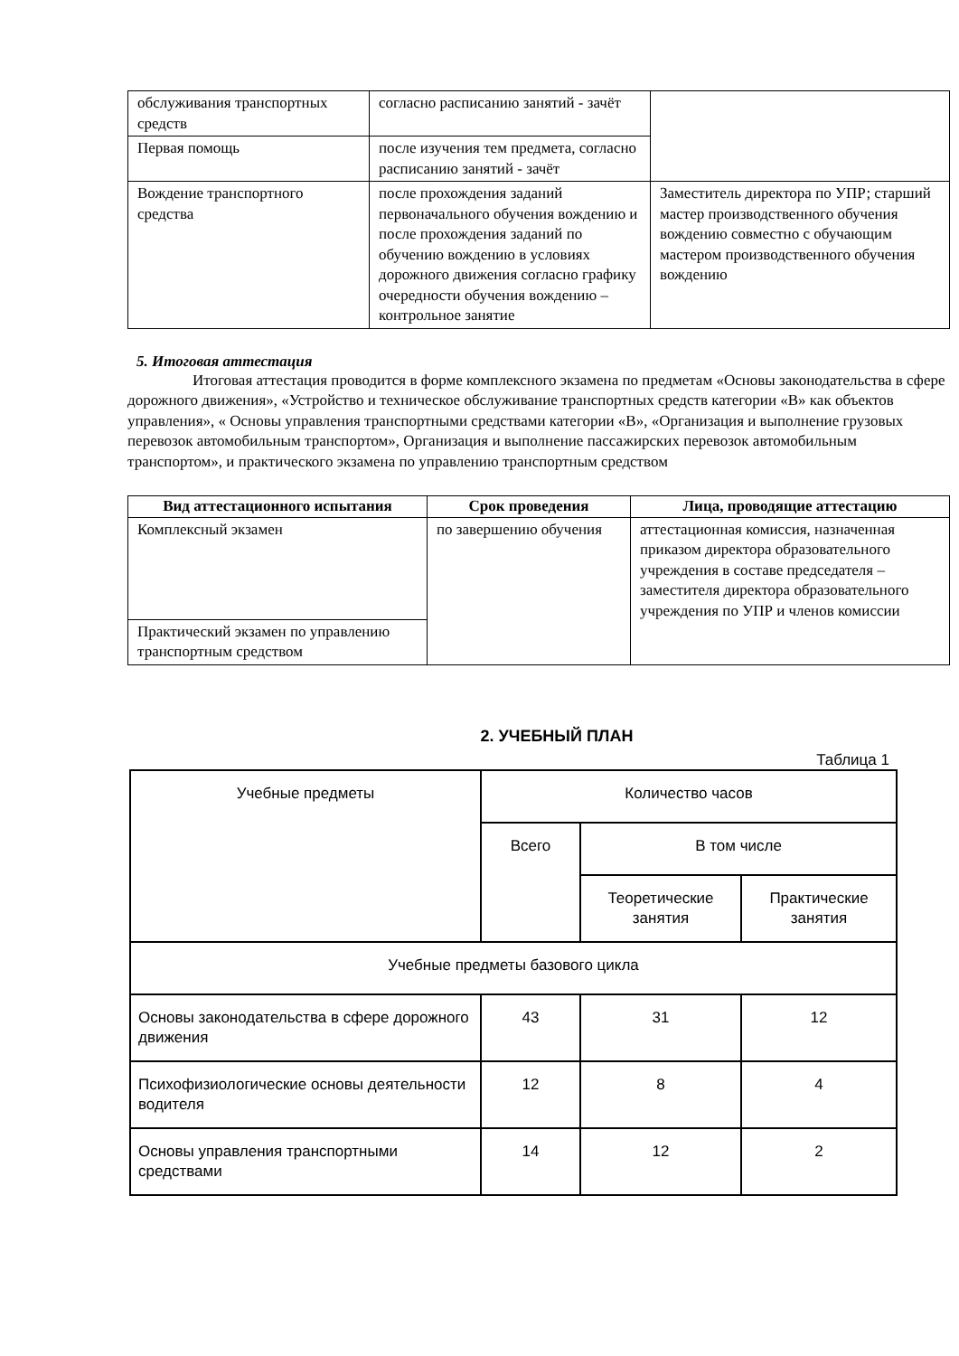| обслуживания транспортных средств | согласно расписанию занятий - зачёт | |
| Первая помощь | после изучения тем предмета, согласно расписанию занятий - зачёт | |
| Вождение транспортного средства | после прохождения заданий первоначального обучения вождению и после прохождения заданий по обучению вождению в условиях дорожного движения согласно графику очередности обучения вождению – контрольное занятие | Заместитель директора по УПР; старший мастер производственного обучения вождению совместно с обучающим мастером производственного обучения вождению |
5. Итоговая аттестация
Итоговая аттестация проводится в форме комплексного экзамена по предметам «Основы законодательства в сфере дорожного движения», «Устройство и техническое обслуживание транспортных средств категории «В» как объектов управления», « Основы управления транспортными средствами категории «В», «Организация и выполнение грузовых перевозок автомобильным транспортом», Организация и выполнение пассажирских перевозок автомобильным транспортом», и практического экзамена по управлению транспортным средством
| Вид аттестационного испытания | Срок проведения | Лица, проводящие аттестацию |
| --- | --- | --- |
| Комплексный экзамен | по завершению обучения | аттестационная комиссия, назначенная приказом директора образовательного учреждения в составе председателя – заместителя директора образовательного учреждения по УПР и членов комиссии |
| Практический экзамен по управлению транспортным средством | | |
2. УЧЕБНЫЙ ПЛАН
Таблица 1
| Учебные предметы | Количество часов | | |
| | Всего | В том числе | |
| | | Теоретические занятия | Практические занятия |
| Учебные предметы базового цикла | | | |
| Основы законодательства в сфере дорожного движения | 43 | 31 | 12 |
| Психофизиологические основы деятельности водителя | 12 | 8 | 4 |
| Основы управления транспортными средствами | 14 | 12 | 2 |